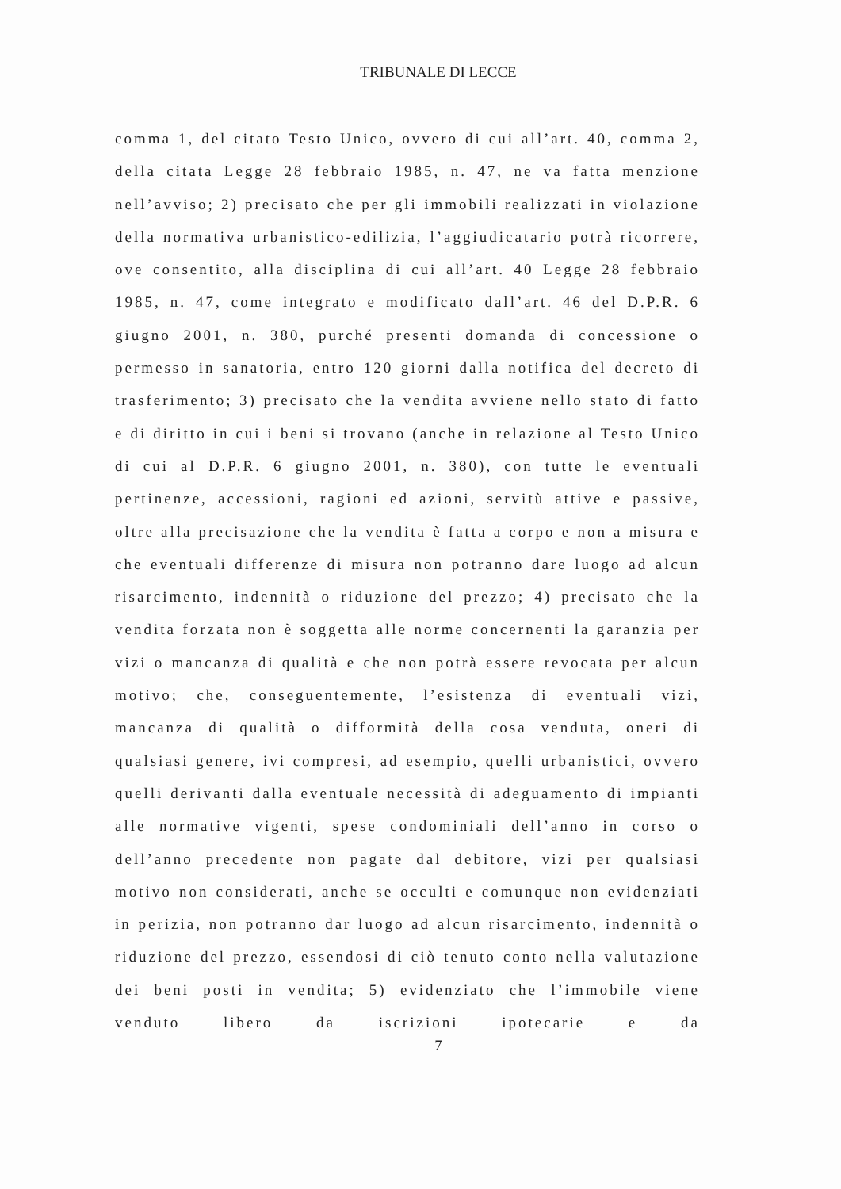TRIBUNALE DI LECCE
comma 1, del citato Testo Unico, ovvero di cui all’art. 40, comma 2, della citata Legge 28 febbraio 1985, n. 47, ne va fatta menzione nell’avviso; 2) precisato che per gli immobili realizzati in violazione della normativa urbanistico-edilizia, l’aggiudicatario potrà ricorrere, ove consentito, alla disciplina di cui all’art. 40 Legge 28 febbraio 1985, n. 47, come integrato e modificato dall’art. 46 del D.P.R. 6 giugno 2001, n. 380, purché presenti domanda di concessione o permesso in sanatoria, entro 120 giorni dalla notifica del decreto di trasferimento; 3) precisato che la vendita avviene nello stato di fatto e di diritto in cui i beni si trovano (anche in relazione al Testo Unico di cui al D.P.R. 6 giugno 2001, n. 380), con tutte le eventuali pertinenze, accessioni, ragioni ed azioni, servitù attive e passive, oltre alla precisazione che la vendita è fatta a corpo e non a misura e che eventuali differenze di misura non potranno dare luogo ad alcun risarcimento, indennità o riduzione del prezzo; 4) precisato che la vendita forzata non è soggetta alle norme concernenti la garanzia per vizi o mancanza di qualità e che non potrà essere revocata per alcun motivo; che, conseguentemente, l’esistenza di eventuali vizi, mancanza di qualità o difformità della cosa venduta, oneri di qualsiasi genere, ivi compresi, ad esempio, quelli urbanistici, ovvero quelli derivanti dalla eventuale necessità di adeguamento di impianti alle normative vigenti, spese condominiali dell’anno in corso o dell’anno precedente non pagate dal debitore, vizi per qualsiasi motivo non considerati, anche se occulti e comunque non evidenziati in perizia, non potranno dar luogo ad alcun risarcimento, indennità o riduzione del prezzo, essendosi di ciò tenuto conto nella valutazione dei beni posti in vendita; 5) evidenziato che l’immobile viene venduto libero da iscrizioni ipotecarie e da
7